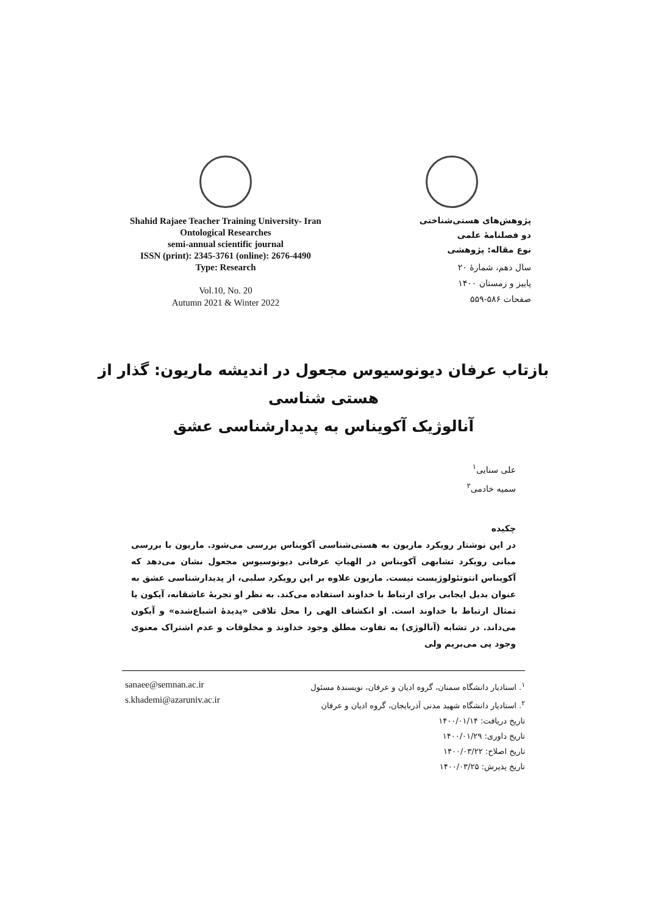Shahid Rajaee Teacher Training University- Iran
Ontological Researches
semi-annual scientific journal
ISSN (print): 2345-3761 (online): 2676-4490
Type: Research
Vol.10, No. 20
Autumn 2021 & Winter 2022
پژوهش‌های هستی‌شناختی
دو فصلنامۀ علمی
نوع مقاله: پژوهشی
سال دهم، شمارۀ ۲۰
پاییز و زمستان ۱۴۰۰
صفحات ۵۸۶-۵۵۹
بازتاب عرفان دیونوسیوس مجعول در اندیشه ماریون: گذار از هستی شناسی
آنالوژیک آکویناس به پدیدارشناسی عشق
علی سنایی<sup>۱</sup>
سمیه خادمی<sup>۲</sup>
چکیده
در این نوشتار رویکرد ماریون به هستی‌شناسی آکویناس بررسی می‌شود. ماریون با بررسی مبانی رویکرد تشابهی آکویناس در الهیاتِ عرفانی دیونوسیوس مجعول نشان می‌دهد که آکویناس انتوتئولوژیست نیست. ماریون علاوه بر این رویکرد سلبی، از پدیدارشناسی عشق به عنوان بدیل ایجابی برای ارتباط با خداوند استفاده می‌کند. به نظر او تجربۀ عاشقانه، آیکون یا تمثال ارتباط با خداوند است. او انکشاف الهی را محل تلاقی «پدیدۀ اشباع‌شده» و آیکون می‌داند. در تشابه (آنالوژی) به تفاوت مطلق وجود خداوند و مخلوقات و عدم اشتراک معنوی وجود پی می‌بریم ولی
sanaee@semnan.ac.ir
s.khademi@azaruniv.ac.ir
<sup>۱</sup>. استادیار دانشگاه سمنان، گروه ادیان و عرفان، نویسندۀ مسئول
<sup>۲</sup>. استادیار دانشگاه شهید مدنی آذربایجان، گروه ادیان و عرفان
تاریخ دریافت: ۱۴۰۰/۰۱/۱۴
تاریخ داوری: ۱۴۰۰/۰۱/۲۹
تاریخ اصلاح: ۱۴۰۰/۰۳/۲۲
تاریخ پذیرش: ۱۴۰۰/۰۳/۲۵